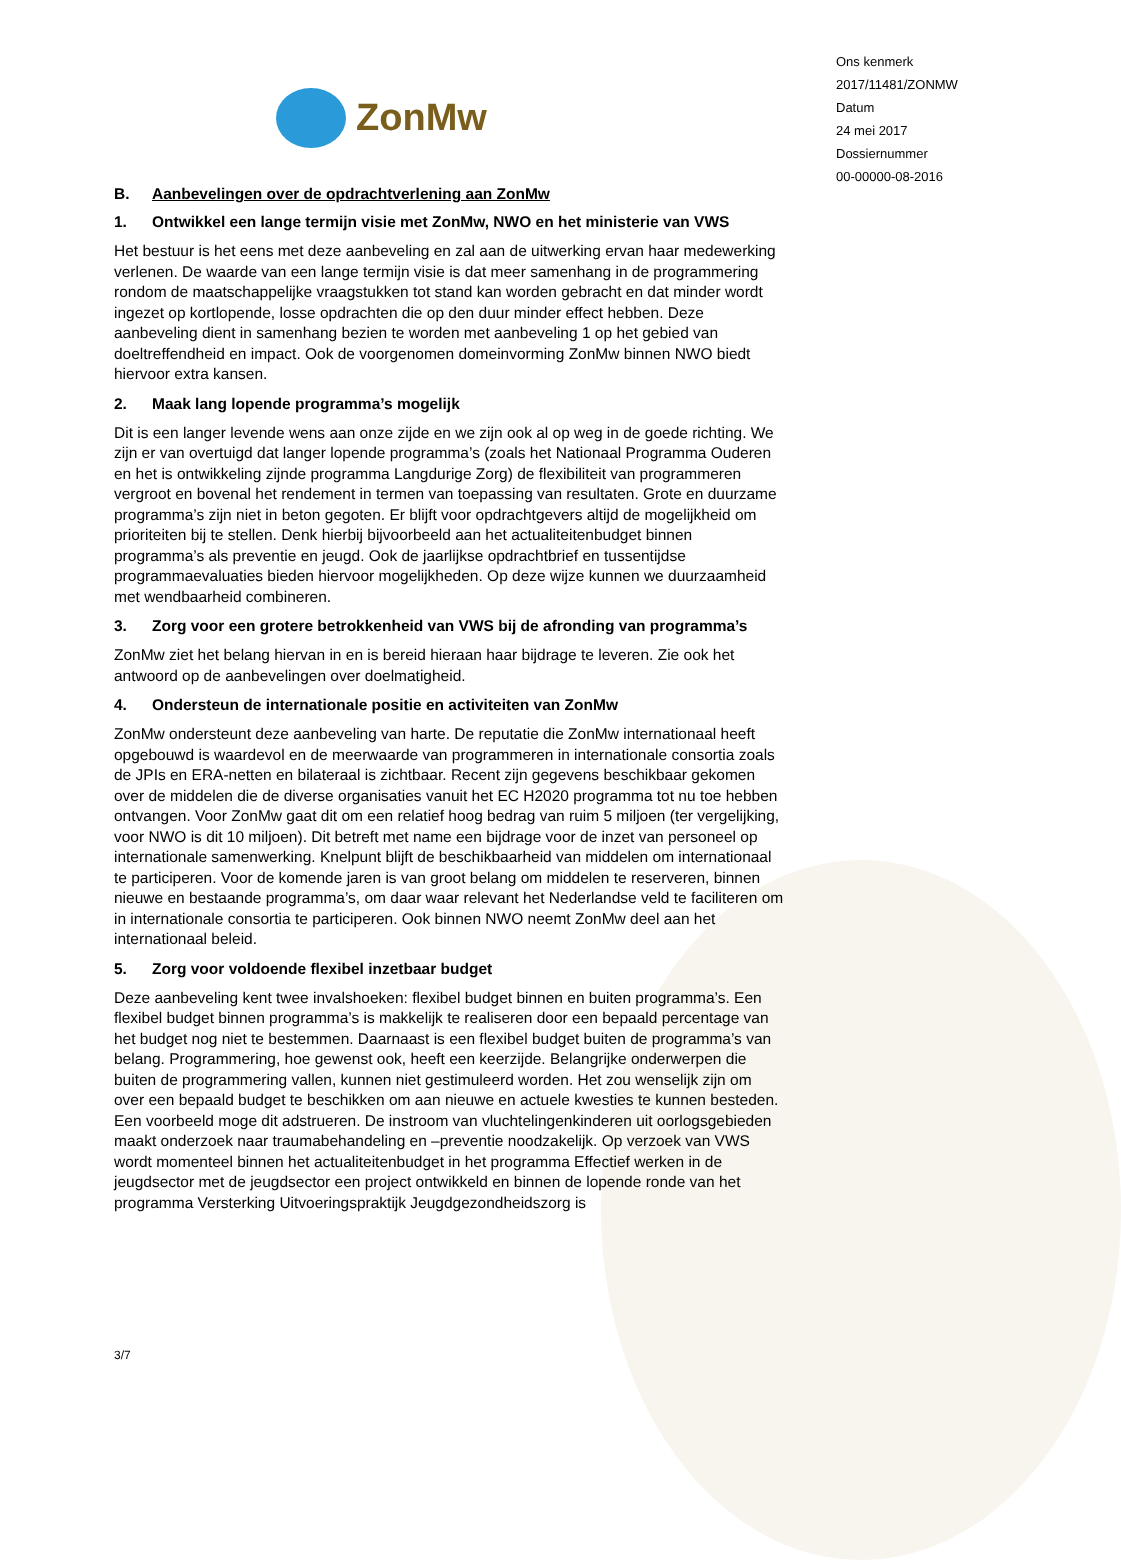ZonMw
B. Aanbevelingen over de opdrachtverlening aan ZonMw
1. Ontwikkel een lange termijn visie met ZonMw, NWO en het ministerie van VWS
Het bestuur is het eens met deze aanbeveling en zal aan de uitwerking ervan haar medewerking verlenen. De waarde van een lange termijn visie is dat meer samenhang in de programmering rondom de maatschappelijke vraagstukken tot stand kan worden gebracht en dat minder wordt ingezet op kortlopende, losse opdrachten die op den duur minder effect hebben. Deze aanbeveling dient in samenhang bezien te worden met aanbeveling 1 op het gebied van doeltreffendheid en impact. Ook de voorgenomen domeinvorming ZonMw binnen NWO biedt hiervoor extra kansen.
2. Maak lang lopende programma’s mogelijk
Dit is een langer levende wens aan onze zijde en we zijn ook al op weg in de goede richting. We zijn er van overtuigd dat langer lopende programma’s (zoals het Nationaal Programma Ouderen en het is ontwikkeling zijnde programma Langdurige Zorg) de flexibiliteit van programmeren vergroot en bovenal het rendement in termen van toepassing van resultaten. Grote en duurzame programma’s zijn niet in beton gegoten. Er blijft voor opdrachtgevers altijd de mogelijkheid om prioriteiten bij te stellen. Denk hierbij bijvoorbeeld aan het actualiteitenbudget binnen programma’s als preventie en jeugd. Ook de jaarlijkse opdrachtbrief en tussentijdse programmaevaluaties bieden hiervoor mogelijkheden. Op deze wijze kunnen we duurzaamheid met wendbaarheid combineren.
3. Zorg voor een grotere betrokkenheid van VWS bij de afronding van programma’s
ZonMw ziet het belang hiervan in en is bereid hieraan haar bijdrage te leveren. Zie ook het antwoord op de aanbevelingen over doelmatigheid.
4. Ondersteun de internationale positie en activiteiten van ZonMw
ZonMw ondersteunt deze aanbeveling van harte. De reputatie die ZonMw internationaal heeft opgebouwd is waardevol en de meerwaarde van programmeren in internationale consortia zoals de JPIs en ERA-netten en bilateraal is zichtbaar. Recent zijn gegevens beschikbaar gekomen over de middelen die de diverse organisaties vanuit het EC H2020 programma tot nu toe hebben ontvangen. Voor ZonMw gaat dit om een relatief hoog bedrag van ruim 5 miljoen (ter vergelijking, voor NWO is dit 10 miljoen). Dit betreft met name een bijdrage voor de inzet van personeel op internationale samenwerking. Knelpunt blijft de beschikbaarheid van middelen om internationaal te participeren. Voor de komende jaren is van groot belang om middelen te reserveren, binnen nieuwe en bestaande programma’s, om daar waar relevant het Nederlandse veld te faciliteren om in internationale consortia te participeren. Ook binnen NWO neemt ZonMw deel aan het internationaal beleid.
5. Zorg voor voldoende flexibel inzetbaar budget
Deze aanbeveling kent twee invalshoeken: flexibel budget binnen en buiten programma’s. Een flexibel budget binnen programma’s is makkelijk te realiseren door een bepaald percentage van het budget nog niet te bestemmen. Daarnaast is een flexibel budget buiten de programma’s van belang. Programmering, hoe gewenst ook, heeft een keerzijde. Belangrijke onderwerpen die buiten de programmering vallen, kunnen niet gestimuleerd worden. Het zou wenselijk zijn om over een bepaald budget te beschikken om aan nieuwe en actuele kwesties te kunnen besteden. Een voorbeeld moge dit adstrueren. De instroom van vluchtelingenkinderen uit oorlogsgebieden maakt onderzoek naar traumabehandeling en –preventie noodzakelijk. Op verzoek van VWS wordt momenteel binnen het actualiteitenbudget in het programma Effectief werken in de jeugdsector met de jeugdsector een project ontwikkeld en binnen de lopende ronde van het programma Versterking Uitvoeringspraktijk Jeugdgezondheidszorg is
3/7
Ons kenmerk
2017/11481/ZONMW
Datum
24 mei 2017
Dossiernummer
00-00000-08-2016